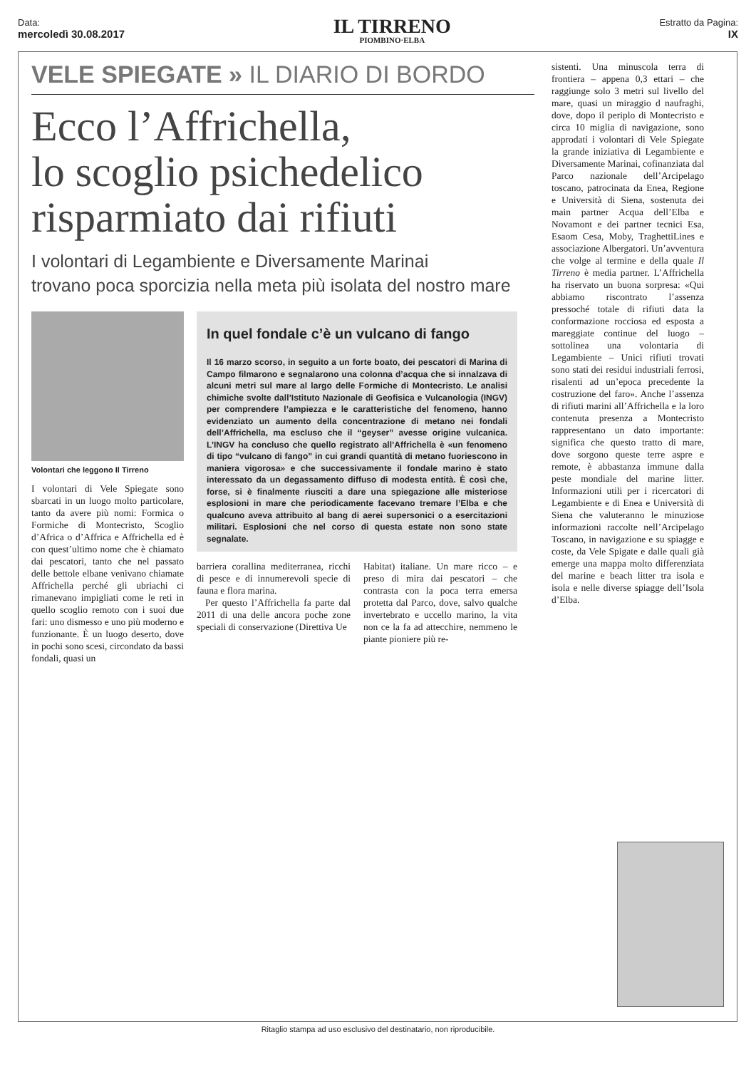Data:
mercoledì 30.08.2017
IL TIRRENO
PIOMBINO·ELBA
Estratto da Pagina:
IX
VELE SPIEGATE » IL DIARIO DI BORDO
Ecco l’Affrichella,
lo scoglio psichedelico
risparmiato dai rifiuti
I volontari di Legambiente e Diversamente Marinai
trovano poca sporcizia nella meta più isolata del nostro mare
Volontari che leggono Il Tirreno
I volontari di Vele Spiegate sono sbarcati in un luogo molto particolare, tanto da avere più nomi: Formica o Formiche di Montecristo, Scoglio d’Africa o d’Affrica e Affrichella ed è con quest’ultimo nome che è chiamato dai pescatori, tanto che nel passato delle bettole elbane venivano chiamate Affrichella perché gli ubriachi ci rimanevano impigliati come le reti in quello scoglio remoto con i suoi due fari: uno dismesso e uno più moderno e funzionante. È un luogo deserto, dove in pochi sono scesi, circondato da bassi fondali, quasi un
In quel fondale c’è un vulcano di fango
Il 16 marzo scorso, in seguito a un forte boato, dei pescatori di Marina di Campo filmarono e segnalarono una colonna d’acqua che si innalzava di alcuni metri sul mare al largo delle Formiche di Montecristo. Le analisi chimiche svolte dall’Istituto Nazionale di Geofisica e Vulcanologia (INGV) per comprendere l’ampiezza e le caratteristiche del fenomeno, hanno evidenziato un aumento della concentrazione di metano nei fondali dell’Affrichella, ma escluso che il “geyser” avesse origine vulcanica. L’INGV ha concluso che quello registrato all’Affrichella è «un fenomeno di tipo “vulcano di fango” in cui grandi quantità di metano fuoriescono in maniera vigorosa» e che successivamente il fondale marino è stato interessato da un degassamento diffuso di modesta entità. È così che, forse, si è finalmente riusciti a dare una spiegazione alle misteriose esplosioni in mare che periodicamente facevano tremare l’Elba e che qualcuno aveva attribuito al bang di aerei supersonici o a esercitazioni militari. Esplosioni che nel corso di questa estate non sono state segnalate.
barriera corallina mediterranea, ricchi di pesce e di innumerevoli specie di fauna e flora marina.
Per questo l’Affrichella fa parte dal 2011 di una delle ancora poche zone speciali di conservazione (Direttiva Ue
Habitat) italiane. Un mare ricco – e preso di mira dai pescatori – che contrasta con la poca terra emersa protetta dal Parco, dove, salvo qualche invertebrato e uccello marino, la vita non ce la fa ad attecchire, nemmeno le piante pioniere più re-
sistenti. Una minuscola terra di frontiera – appena 0,3 ettari – che raggiunge solo 3 metri sul livello del mare, quasi un miraggio d naufraghi, dove, dopo il periplo di Montecristo e circa 10 miglia di navigazione, sono approdati i volontari di Vele Spiegate la grande iniziativa di Legambiente e Diversamente Marinai, cofinanziata dal Parco nazionale dell’Arcipelago toscano, patrocinata da Enea, Regione e Università di Siena, sostenuta dei main partner Acqua dell’Elba e Novamont e dei partner tecnici Esa, Esaom Cesa, Moby, TraghettiLines e associazione Albergatori. Un’avventura che volge al termine e della quale Il Tirreno è media partner. L’Affrichella ha riservato un buona sorpresa: «Qui abbiamo riscontrato l’assenza pressoché totale di rifiuti data la conformazione rocciosa ed esposta a mareggiate continue del luogo – sottolinea una volontaria di Legambiente – Unici rifiuti trovati sono stati dei residui industriali ferrosi, risalenti ad un’epoca precedente la costruzione del faro». Anche l’assenza di rifiuti marini all’Affrichella e la loro contenuta presenza a Montecristo rappresentano un dato importante: significa che questo tratto di mare, dove sorgono queste terre aspre e remote, è abbastanza immune dalla peste mondiale del marine litter. Informazioni utili per i ricercatori di Legambiente e di Enea e Università di Siena che valuteranno le minuziose informazioni raccolte nell’Arcipelago Toscano, in navigazione e su spiagge e coste, da Vele Spigate e dalle quali già emerge una mappa molto differenziata del marine e beach litter tra isola e isola e nelle diverse spiagge dell’Isola d’Elba.
Ritaglio stampa ad uso esclusivo del destinatario, non riproducibile.